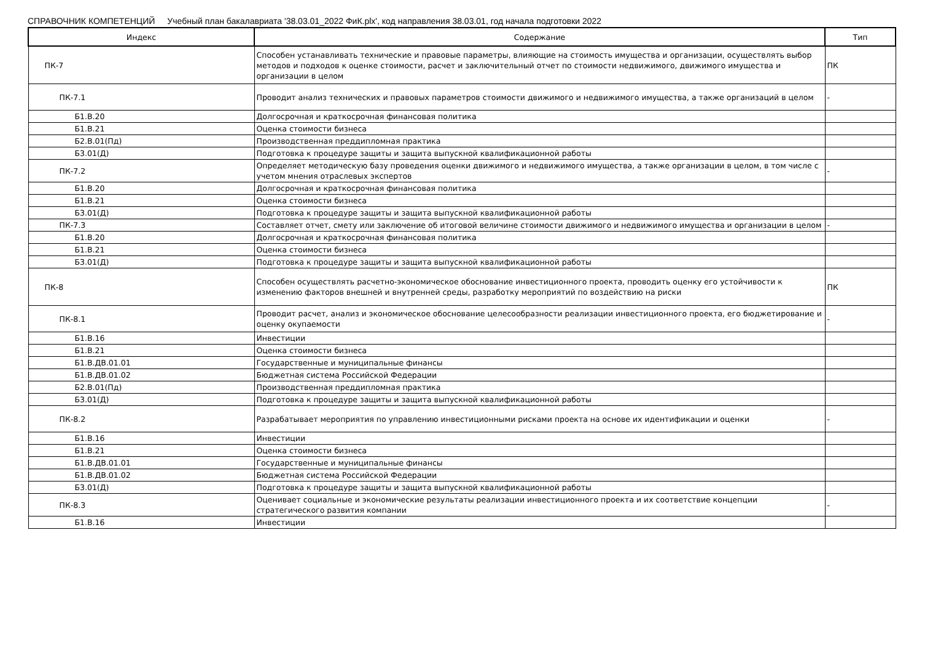СПРАВОЧНИК КОМПЕТЕНЦИЙ Учебный план бакалавриата '38.03.01_2022 ФиК.plx', код направления 38.03.01, год начала подготовки 2022
| Индекс | Содержание | Тип |
| --- | --- | --- |
| ПК-7 | Способен устанавливать технические и правовые параметры, влияющие на стоимость имущества и организации, осуществлять выбор методов и подходов к оценке стоимости, расчет и заключительный отчет по стоимости недвижимого, движимого имущества и организации в целом | ПК |
| ПК-7.1 | Проводит анализ технических и правовых параметров стоимости движимого и недвижимого имущества, а также организаций в целом | - |
| Б1.В.20 | Долгосрочная и краткосрочная финансовая политика | |
| Б1.В.21 | Оценка стоимости бизнеса | |
| Б2.В.01(Пд) | Производственная преддипломная практика | |
| Б3.01(Д) | Подготовка к процедуре защиты и защита выпускной квалификационной работы | |
| ПК-7.2 | Определяет методическую базу проведения оценки движимого и недвижимого имущества, а также организации в целом, в том числе с учетом мнения отраслевых экспертов | - |
| Б1.В.20 | Долгосрочная и краткосрочная финансовая политика | |
| Б1.В.21 | Оценка стоимости бизнеса | |
| Б3.01(Д) | Подготовка к процедуре защиты и защита выпускной квалификационной работы | |
| ПК-7.3 | Составляет отчет, смету или заключение об итоговой величине стоимости движимого и недвижимого имущества и организации в целом | - |
| Б1.В.20 | Долгосрочная и краткосрочная финансовая политика | |
| Б1.В.21 | Оценка стоимости бизнеса | |
| Б3.01(Д) | Подготовка к процедуре защиты и защита выпускной квалификационной работы | |
| ПК-8 | Способен осуществлять расчетно-экономическое обоснование инвестиционного проекта, проводить оценку его устойчивости к изменению факторов внешней и внутренней среды, разработку мероприятий по воздействию на риски | ПК |
| ПК-8.1 | Проводит расчет, анализ и экономическое обоснование целесообразности реализации инвестиционного проекта, его бюджетирование и оценку окупаемости | - |
| Б1.В.16 | Инвестиции | |
| Б1.В.21 | Оценка стоимости бизнеса | |
| Б1.В.ДВ.01.01 | Государственные и муниципальные финансы | |
| Б1.В.ДВ.01.02 | Бюджетная система Российской Федерации | |
| Б2.В.01(Пд) | Производственная преддипломная практика | |
| Б3.01(Д) | Подготовка к процедуре защиты и защита выпускной квалификационной работы | |
| ПК-8.2 | Разрабатывает мероприятия по управлению инвестиционными рисками проекта на основе их идентификации и оценки | - |
| Б1.В.16 | Инвестиции | |
| Б1.В.21 | Оценка стоимости бизнеса | |
| Б1.В.ДВ.01.01 | Государственные и муниципальные финансы | |
| Б1.В.ДВ.01.02 | Бюджетная система Российской Федерации | |
| Б3.01(Д) | Подготовка к процедуре защиты и защита выпускной квалификационной работы | |
| ПК-8.3 | Оценивает социальные и экономические результаты реализации инвестиционного проекта и их соответствие концепции стратегического развития компании | - |
| Б1.В.16 | Инвестиции | |